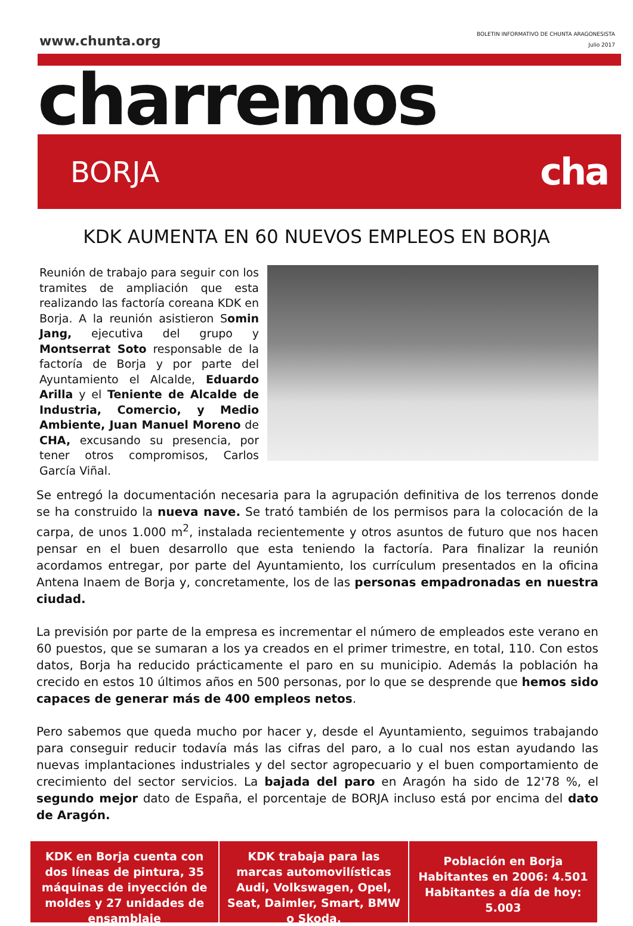www.chunta.org
BOLETIN INFORMATIVO DE CHUNTA ARAGONESISTA
Julio 2017
charremos
BORJA
cha
KDK AUMENTA EN 60 NUEVOS EMPLEOS EN BORJA
Reunión de trabajo para seguir con los tramites de ampliación que esta realizando las factoría coreana KDK en Borja. A la reunión asistieron Somin Jang, ejecutiva del grupo y Montserrat Soto responsable de la factoría de Borja y por parte del Ayuntamiento el Alcalde, Eduardo Arilla y el Teniente de Alcalde de Industria, Comercio, y Medio Ambiente, Juan Manuel Moreno de CHA, excusando su presencia, por tener otros compromisos, Carlos García Viñal.
Se entregó la documentación necesaria para la agrupación definitiva de los terrenos donde se ha construido la nueva nave. Se trató también de los permisos para la colocación de la carpa, de unos 1.000 m<sup>2</sup>, instalada recientemente y otros asuntos de futuro que nos hacen pensar en el buen desarrollo que esta teniendo la factoría. Para finalizar la reunión acordamos entregar, por parte del Ayuntamiento, los currículum presentados en la oficina Antena Inaem de Borja y, concretamente, los de las personas empadronadas en nuestra ciudad.
La previsión por parte de la empresa es incrementar el número de empleados este verano en 60 puestos, que se sumaran a los ya creados en el primer trimestre, en total, 110. Con estos datos, Borja ha reducido prácticamente el paro en su municipio. Además la población ha crecido en estos 10 últimos años en 500 personas, por lo que se desprende que hemos sido capaces de generar más de 400 empleos netos.
Pero sabemos que queda mucho por hacer y, desde el Ayuntamiento, seguimos trabajando para conseguir reducir todavía más las cifras del paro, a lo cual nos estan ayudando las nuevas implantaciones industriales y del sector agropecuario y el buen comportamiento de crecimiento del sector servicios. La bajada del paro en Aragón ha sido de 12'78 %, el segundo mejor dato de España, el porcentaje de BORJA incluso está por encima del dato de Aragón.
KDK en Borja cuenta con dos líneas de pintura, 35 máquinas de inyección de moldes y 27 unidades de ensamblaje
KDK trabaja para las marcas automovilísticas Audi, Volkswagen, Opel, Seat, Daimler, Smart, BMW o Skoda.
Población en Borja
Habitantes en 2006: 4.501
Habitantes a día de hoy: 5.003